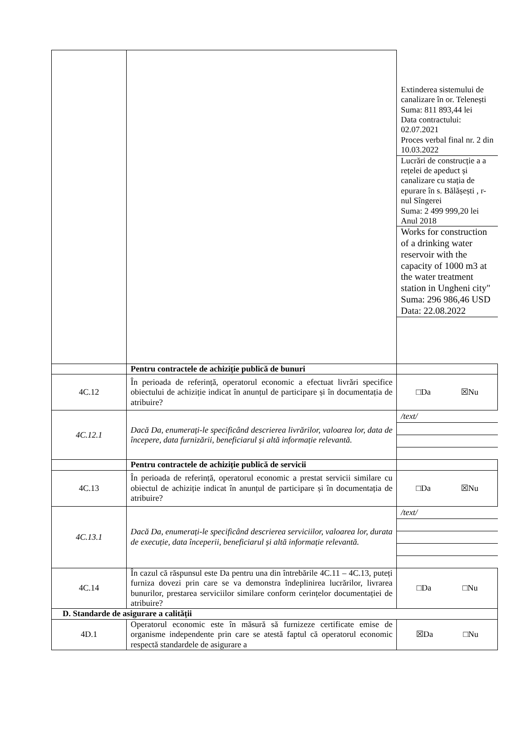| | | / Extinderea sistemului de canalizare în or. Telenești Suma: 811 893,44 lei Data contractului: 02.07.2021 Proces verbal final nr. 2 din 10.03.2022 / / Lucrări de construcție a a rețelei de apeduct și canalizare cu stația de epurare în s. Bălășești , r-nul Sîngerei Suma: 2 499 999,20 lei Anul 2018 / / Works for construction of a drinking water reservoir with the capacity of 1000 m3 at the water treatment station in Ungheni city" Suma: 296 986,46 USD Data: 22.08.2022 / |
| | Pentru contractele de achiziție publică de bunuri | |
| 4C.12 | În perioada de referință, operatorul economic a efectuat livrări specifice obiectului de achiziție indicat în anunțul de participare și în documentația de atribuire? | □Da ☒Nu |
| 4C.12.1 | Dacă Da, enumerați-le specificând descrierea livrărilor, valoarea lor, data de începere, data furnizării, beneficiarul și altă informație relevantă. | / /text/ / |
| | Pentru contractele de achiziție publică de servicii | |
| 4C.13 | În perioada de referință, operatorul economic a prestat servicii similare cu obiectul de achiziție indicat în anunțul de participare și în documentația de atribuire? | □Da ☒Nu |
| 4C.13.1 | Dacă Da, enumerați-le specificând descrierea serviciilor, valoarea lor, durata de execuție, data începerii, beneficiarul și altă informație relevantă. | / /text/ / |
| 4C.14 | În cazul că răspunsul este Da pentru una din întrebările 4C.11 – 4C.13, puteți furniza dovezi prin care se va demonstra îndeplinirea lucrărilor, livrarea bunurilor, prestarea serviciilor similare conform cerințelor documentației de atribuire? | □Da □Nu |
| D. Standarde de asigurare a calității | | |
| 4D.1 | Operatorul economic este în măsură să furnizeze certificate emise de organisme independente prin care se atestă faptul că operatorul economic respectă standardele de asigurare a | ☒Da □Nu |